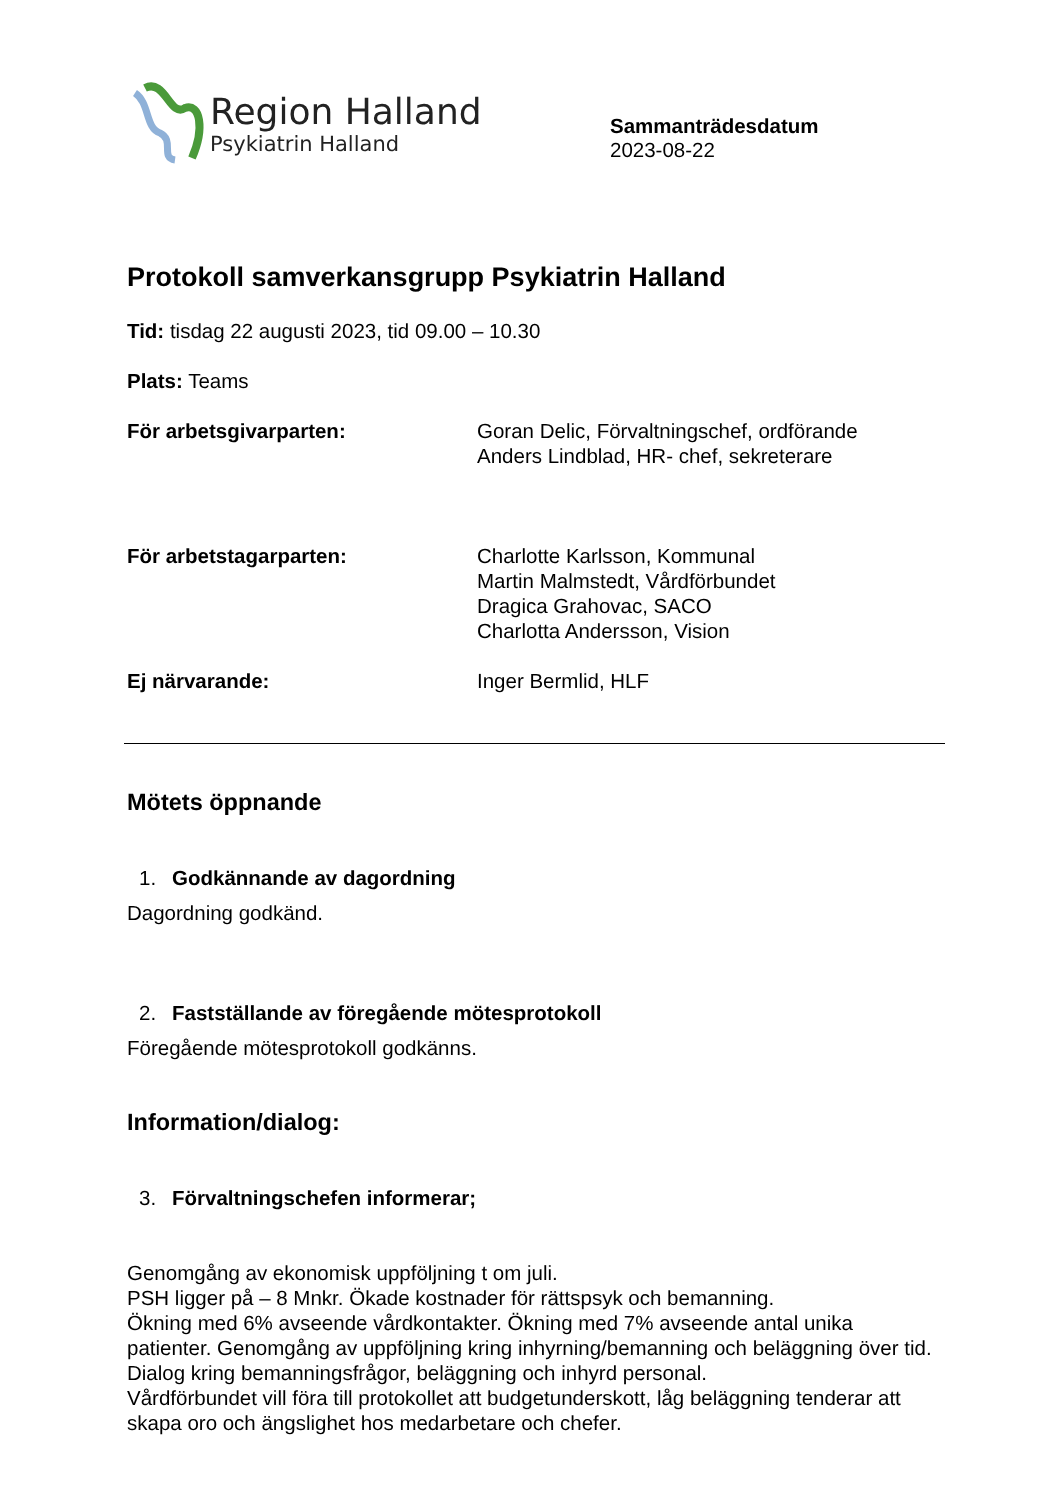Region Halland
Psykiatrin Halland
Sammanträdesdatum
2023-08-22
Protokoll samverkansgrupp Psykiatrin Halland
Tid: tisdag 22 augusti 2023, tid 09.00 – 10.30
Plats: Teams
För arbetsgivarparten: Goran Delic, Förvaltningschef, ordförande
Anders Lindblad, HR- chef, sekreterare
För arbetstagarparten: Charlotte Karlsson, Kommunal
Martin Malmstedt, Vårdförbundet
Dragica Grahovac, SACO
Charlotta Andersson, Vision
Ej närvarande: Inger Bermlid, HLF
Mötets öppnande
1. Godkännande av dagordning
Dagordning godkänd.
2. Fastställande av föregående mötesprotokoll
Föregående mötesprotokoll godkänns.
Information/dialog:
3. Förvaltningschefen informerar;
Genomgång av ekonomisk uppföljning t om juli.
PSH ligger på – 8 Mnkr. Ökade kostnader för rättspsyk och bemanning.
Ökning med 6% avseende vårdkontakter. Ökning med 7% avseende antal unika patienter. Genomgång av uppföljning kring inhyrning/bemanning och beläggning över tid.
Dialog kring bemanningsfrågor, beläggning och inhyrd personal.
Vårdförbundet vill föra till protokollet att budgetunderskott, låg beläggning tenderar att skapa oro och ängslighet hos medarbetare och chefer.